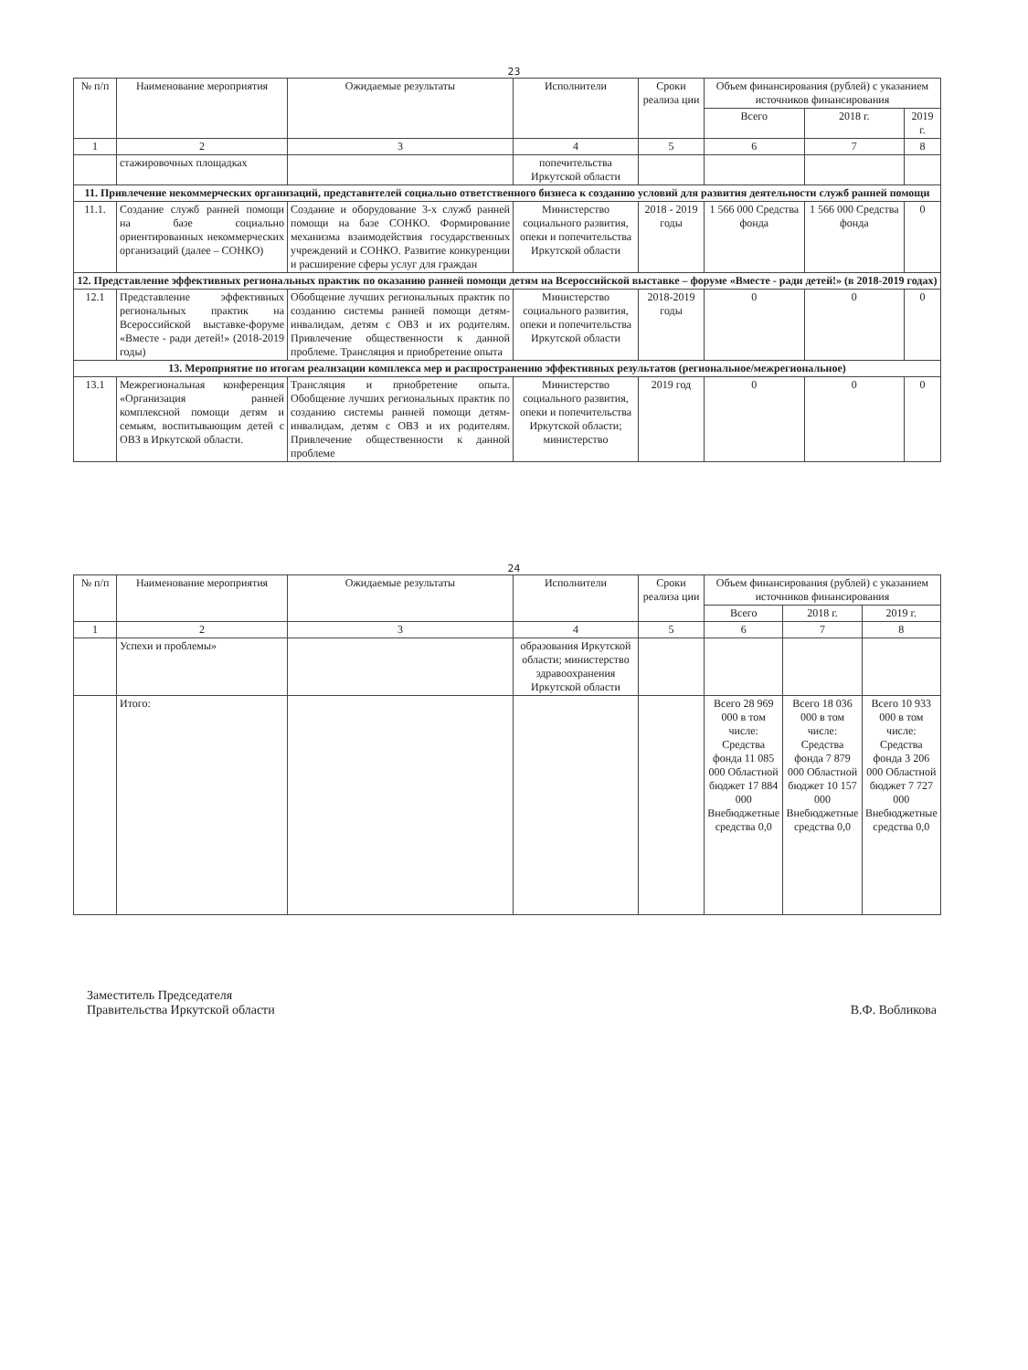23
| № п/п | Наименование мероприятия | Ожидаемые результаты | Исполнители | Сроки реализа ции | Объем финансирования (рублей) с указанием источников финансирования | | |
| --- | --- | --- | --- | --- | --- | --- | --- |
| | | | | | Всего | 2018 г. | 2019 г. |
| 1 | 2 | 3 | 4 | 5 | 6 | 7 | 8 |
| | стажировочных площадках | | попечительства Иркутской области | | | | |
| 11. Привлечение некоммерческих организаций, представителей социально ответственного бизнеса к созданию условий для развития деятельности служб ранней помощи | | | | | | | |
| 11.1. | Создание служб ранней помощи на базе социально ориентированных некоммерческих организаций (далее – СОНКО) | Создание и оборудование 3-х служб ранней помощи на базе СОНКО. Формирование механизма взаимодействия государственных учреждений и СОНКО. Развитие конкуренции и расширение сферы услуг для граждан | Министерство социального развития, опеки и попечительства Иркутской области | 2018 - 2019 годы | 1 566 000 Средства фонда | 1 566 000 Средства фонда | 0 |
| 12. Представление эффективных региональных практик по оказанию ранней помощи детям на Всероссийской выставке – форуме «Вместе - ради детей!» (в 2018-2019 годах) | | | | | | | |
| 12.1 | Представление эффективных региональных практик на Всероссийской выставке-форуме «Вместе - ради детей!» (2018-2019 годы) | Обобщение лучших региональных практик по созданию системы ранней помощи детям-инвалидам, детям с ОВЗ и их родителям. Привлечение общественности к данной проблеме. Трансляция и приобретение опыта | Министерство социального развития, опеки и попечительства Иркутской области | 2018-2019 годы | 0 | 0 | 0 |
| 13. Мероприятие по итогам реализации комплекса мер и распространению эффективных результатов (региональное/межрегиональное) | | | | | | | |
| 13.1 | Межрегиональная конференция «Организация ранней комплексной помощи детям и семьям, воспитывающим детей с ОВЗ в Иркутской области. | Трансляция и приобретение опыта. Обобщение лучших региональных практик по созданию системы ранней помощи детям-инвалидам, детям с ОВЗ и их родителям. Привлечение общественности к данной проблеме | Министерство социального развития, опеки и попечительства Иркутской области; министерство | 2019 год | 0 | 0 | 0 |
24
| № п/п | Наименование мероприятия | Ожидаемые результаты | Исполнители | Сроки реализа ции | Объем финансирования (рублей) с указанием источников финансирования | | |
| --- | --- | --- | --- | --- | --- | --- | --- |
| | | | | | Всего | 2018 г. | 2019 г. |
| 1 | 2 | 3 | 4 | 5 | 6 | 7 | 8 |
| | Успехи и проблемы» | | образования Иркутской области; министерство здравоохранения Иркутской области | | | | |
| | Итого: | | | | Всего 28 969 000 в том числе: Средства фонда 11 085 000 Областной бюджет 17 884 000 Внебюджетные средства 0,0 | Всего 18 036 000 в том числе: Средства фонда 7 879 000 Областной бюджет 10 157 000 Внебюджетные средства 0,0 | Всего 10 933 000 в том числе: Средства фонда 3 206 000 Областной бюджет 7 727 000 Внебюджетные средства 0,0 |
Заместитель Председателя
Правительства Иркутской области
В.Ф. Вобликова